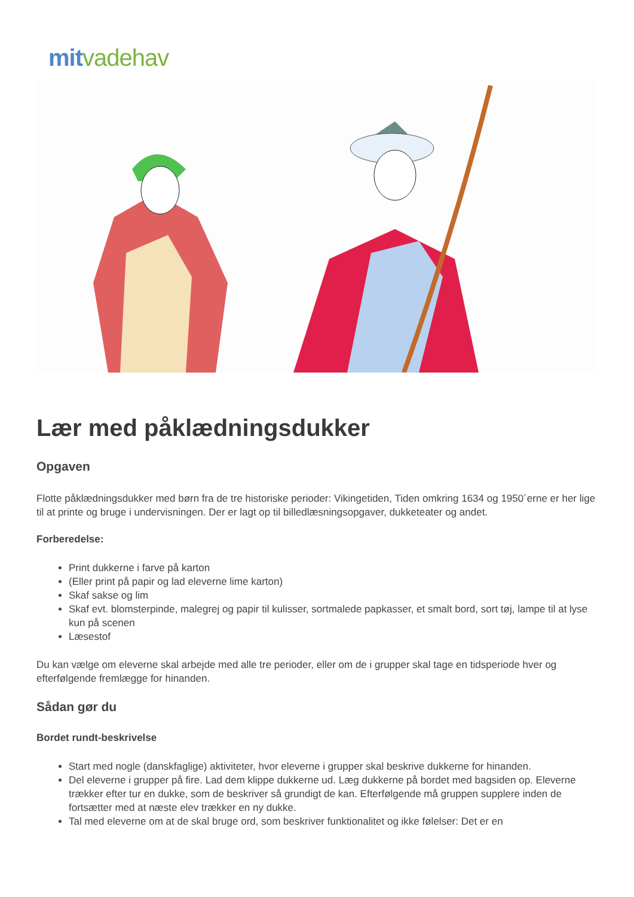mit vadehav
Lær med påklædningsdukker
Opgaven
Flotte påklædningsdukker med børn fra de tre historiske perioder: Vikingetiden, Tiden omkring 1634 og 1950´erne er her lige til at printe og bruge i undervisningen. Der er lagt op til billedlæsningsopgaver, dukketeater og andet.
Forberedelse:
Print dukkerne i farve på karton
(Eller print på papir og lad eleverne lime karton)
Skaf sakse og lim
Skaf evt. blomsterpinde, malegrej og papir til kulisser, sortmalede papkasser, et smalt bord, sort tøj, lampe til at lyse kun på scenen
Læsestof
Du kan vælge om eleverne skal arbejde med alle tre perioder, eller om de i grupper skal tage en tidsperiode hver og efterfølgende fremlægge for hinanden.
Sådan gør du
Bordet rundt-beskrivelse
Start med nogle (danskfaglige) aktiviteter, hvor eleverne i grupper skal beskrive dukkerne for hinanden.
Del eleverne i grupper på fire. Lad dem klippe dukkerne ud. Læg dukkerne på bordet med bagsiden op. Eleverne trækker efter tur en dukke, som de beskriver så grundigt de kan. Efterfølgende må gruppen supplere inden de fortsætter med at næste elev trækker en ny dukke.
Tal med eleverne om at de skal bruge ord, som beskriver funktionalitet og ikke følelser: Det er en